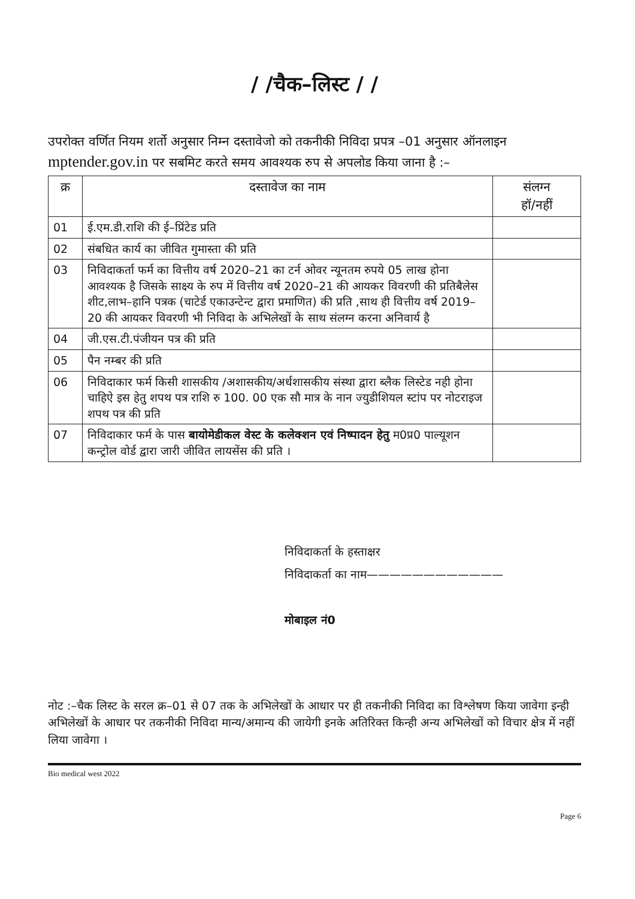/ /चैक–लिस्ट / /
उपरोक्त वर्णित नियम शर्तो अनुसार निम्न दस्तावेजो को तकनीकी निविदा प्रपत्र –01 अनुसार ऑनलाइन mptender.gov.in पर सबमिट करते समय आवश्यक रुप से अपलोड किया जाना है :–
| क्र | दस्तावेज का नाम | संलग्न हॉ/नहीं |
| --- | --- | --- |
| 01 | ई.एम.डी.राशि की ई–प्रिंटेड प्रति | |
| 02 | संबधित कार्य का जीवित गुमास्ता की प्रति | |
| 03 | निविदाकर्ता फर्म का वित्तीय वर्ष 2020–21 का टर्न ओवर न्यूनतम रुपये 05 लाख होना आवश्यक है जिसके साक्ष्य के रुप में वित्तीय वर्ष 2020–21 की आयकर विवरणी की प्रतिबैलेस शीट,लाभ–हानि पत्रक (चाटेर्ड एकाउन्टेन्ट द्वारा प्रमाणित) की प्रति ,साथ ही वित्तीय वर्ष 2019–20 की आयकर विवरणी भी निविदा के अभिलेखों के साथ संलग्न करना अनिवार्य है | |
| 04 | जी.एस.टी.पंजीयन पत्र की प्रति | |
| 05 | पैन नम्बर की प्रति | |
| 06 | निविदाकार फर्म किसी शासकीय /अशासकीय/अर्धशासकीय संस्था द्वारा ब्लैक लिस्टेड नही होना चाहिऐ इस हेतु शपथ पत्र राशि रु 100. 00 एक सौ मात्र के नान ज्युडीशियल स्टांप पर नोटराइज शपथ पत्र की प्रति | |
| 07 | निविदाकार फर्म के पास बायोमेडीकल वेस्ट के कलेक्शन एवं निष्पादन हेतु म0प्र0 पाल्यूशन कन्ट्रोल वोर्ड द्वारा जारी जीवित लायसेंस की प्रति । | |
निविदाकर्ता के हस्ताक्षर
निविदाकर्ता का नाम————————————
मोबाइल नं0
नोट :–चैक लिस्ट के सरल क्र–01 से 07 तक के अभिलेखों के आधार पर ही तकनीकी निविदा का विश्लेषण किया जावेगा इन्ही अभिलेखों के आधार पर तकनीकी निविदा मान्य/अमान्य की जायेगी इनके अतिरिक्त किन्ही अन्य अभिलेखों को विचार क्षेत्र में नहीं लिया जावेगा ।
Bio medical west 2022
Page 6